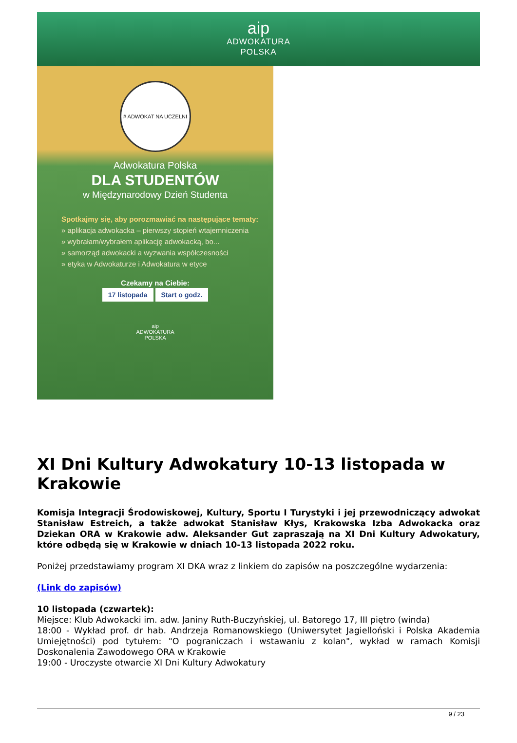aip
ADWOKATURA
POLSKA
# ADWOKAT NA UCZELNI
Adwokatura Polska
DLA STUDENTÓW
w Międzynarodowy Dzień Studenta
Spotkajmy się, aby porozmawiać na następujące tematy:
» aplikacja adwokacka – pierwszy stopień wtajemniczenia
» wybrałam/wybrałem aplikację adwokacką, bo...
» samorząd adwokacki a wyzwania współczesności
» etyka w Adwokaturze i Adwokatura w etyce
Czekamy na Ciebie:
17 listopada Start o godz.
aip
ADWOKATURA
POLSKA
XI Dni Kultury Adwokatury 10-13 listopada w Krakowie
Komisja Integracji Środowiskowej, Kultury, Sportu I Turystyki i jej przewodniczący adwokat Stanisław Estreich, a także adwokat Stanisław Kłys, Krakowska Izba Adwokacka oraz Dziekan ORA w Krakowie adw. Aleksander Gut zapraszają na XI Dni Kultury Adwokatury, które odbędą się w Krakowie w dniach 10-13 listopada 2022 roku.
Poniżej przedstawiamy program XI DKA wraz z linkiem do zapisów na poszczególne wydarzenia:
(Link do zapisów)
10 listopada (czwartek):
Miejsce: Klub Adwokacki im. adw. Janiny Ruth-Buczyńskiej, ul. Batorego 17, III piętro (winda)
18:00 - Wykład prof. dr hab. Andrzeja Romanowskiego (Uniwersytet Jagielloński i Polska Akademia Umiejętności) pod tytułem: "O pograniczach i wstawaniu z kolan", wykład w ramach Komisji Doskonalenia Zawodowego ORA w Krakowie
19:00 - Uroczyste otwarcie XI Dni Kultury Adwokatury
9 / 23